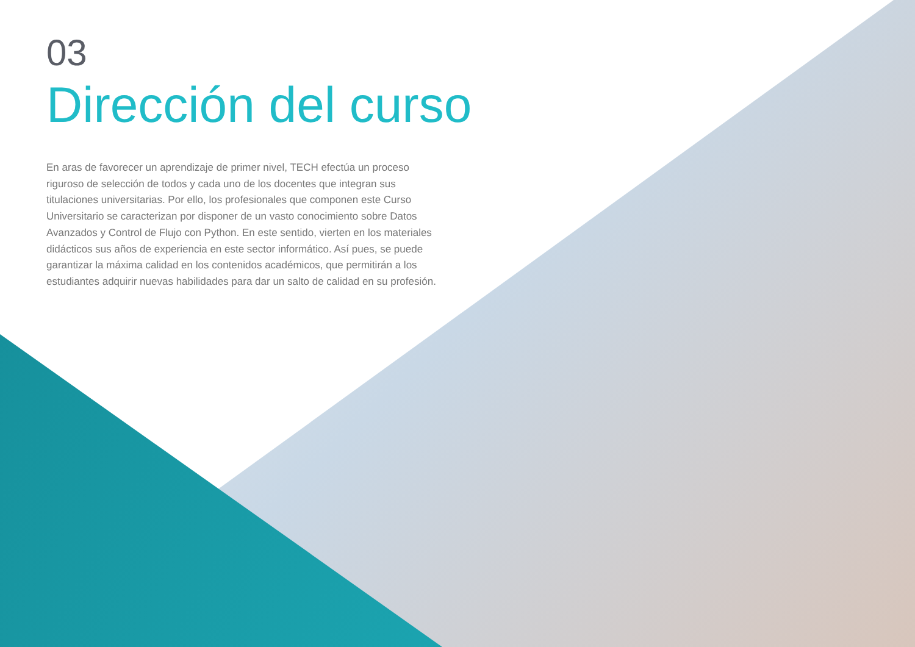03
Dirección del curso
En aras de favorecer un aprendizaje de primer nivel, TECH efectúa un proceso riguroso de selección de todos y cada uno de los docentes que integran sus titulaciones universitarias. Por ello, los profesionales que componen este Curso Universitario se caracterizan por disponer de un vasto conocimiento sobre Datos Avanzados y Control de Flujo con Python. En este sentido, vierten en los materiales didácticos sus años de experiencia en este sector informático. Así pues, se puede garantizar la máxima calidad en los contenidos académicos, que permitirán a los estudiantes adquirir nuevas habilidades para dar un salto de calidad en su profesión.